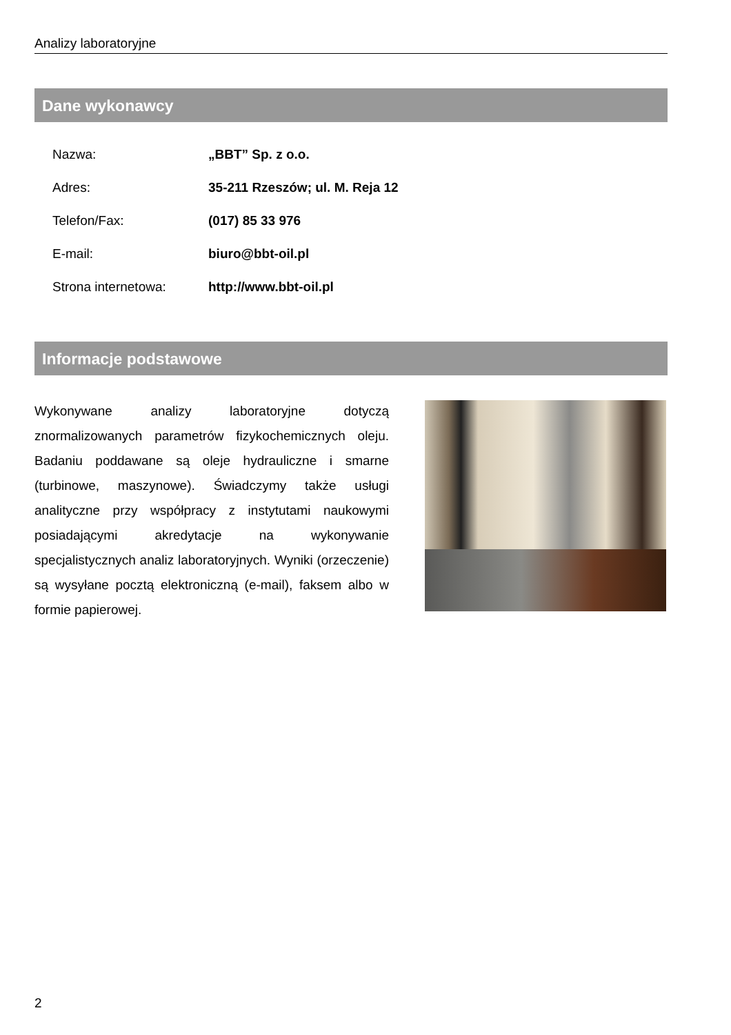Analizy laboratoryjne
Dane wykonawcy
| Nazwa: | „BBT” Sp. z o.o. |
| Adres: | 35-211 Rzeszów; ul. M. Reja 12 |
| Telefon/Fax: | (017) 85 33 976 |
| E-mail: | biuro@bbt-oil.pl |
| Strona internetowa: | http://www.bbt-oil.pl |
Informacje podstawowe
Wykonywane analizy laboratoryjne dotyczą znormalizowanych parametrów fizykochemicznych oleju. Badaniu poddawane są oleje hydrauliczne i smarne (turbinowe, maszynowe). Świadczymy także usługi analityczne przy współpracy z instytutami naukowymi posiadającymi akredytacje na wykonywanie specjalistycznych analiz laboratoryjnych. Wyniki (orzeczenie) są wysyłane pocztą elektroniczną (e-mail), faksem albo w formie papierowej.
2